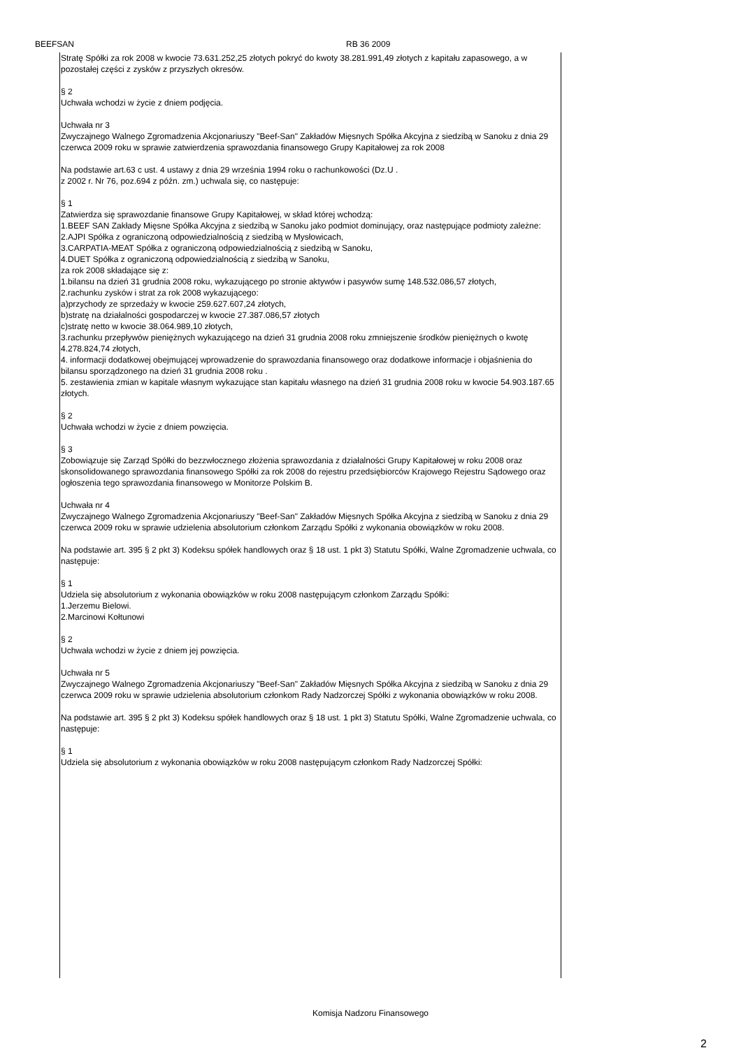BEEFSAN RB 36 2009
Stratę Spółki za rok 2008 w kwocie 73.631.252,25 złotych pokryć do kwoty 38.281.991,49 złotych z kapitału zapasowego, a w pozostałej części z zysków z przyszłych okresów.
§ 2
Uchwała wchodzi w życie z dniem podjęcia.
Uchwała nr 3
Zwyczajnego Walnego Zgromadzenia Akcjonariuszy "Beef-San" Zakładów Mięsnych Spółka Akcyjna z siedzibą w Sanoku z dnia 29 czerwca 2009 roku w sprawie zatwierdzenia sprawozdania finansowego Grupy Kapitałowej za rok 2008
Na podstawie art.63 c ust. 4 ustawy z dnia 29 września 1994 roku o rachunkowości (Dz.U .
z 2002 r. Nr 76, poz.694 z późn. zm.) uchwala się, co następuje:
§ 1
Zatwierdza się sprawozdanie finansowe Grupy Kapitałowej, w skład której wchodzą:
1.BEEF SAN Zakłady Mięsne Spółka Akcyjna z siedzibą w Sanoku jako podmiot dominujący, oraz następujące podmioty zależne:
2.AJPI Spółka z ograniczoną odpowiedzialnością z siedzibą w Mysłowicach,
3.CARPATIA-MEAT Spółka z ograniczoną odpowiedzialnością z siedzibą w Sanoku,
4.DUET Spółka z ograniczoną odpowiedzialnością z siedzibą w Sanoku,
za rok 2008 składające się z:
1.bilansu na dzień 31 grudnia 2008 roku, wykazującego po stronie aktywów i pasywów sumę 148.532.086,57 złotych,
2.rachunku zysków i strat za rok 2008 wykazującego:
a)przychody ze sprzedaży w kwocie 259.627.607,24 złotych,
b)stratę na działalności gospodarczej w kwocie 27.387.086,57 złotych
c)stratę netto w kwocie 38.064.989,10 złotych,
3.rachunku przepływów pieniężnych wykazującego na dzień 31 grudnia 2008 roku zmniejszenie środków pieniężnych o kwotę 4.278.824,74 złotych,
4. informacji dodatkowej obejmującej wprowadzenie do sprawozdania finansowego oraz dodatkowe informacje i objaśnienia do bilansu sporządzonego na dzień 31 grudnia 2008 roku .
5. zestawienia zmian w kapitale własnym wykazujące stan kapitału własnego na dzień 31 grudnia 2008 roku w kwocie 54.903.187.65 złotych.
§ 2
Uchwała wchodzi w życie z dniem powzięcia.
§ 3
Zobowiązuje się Zarząd Spółki do bezzwłocznego złożenia sprawozdania z działalności Grupy Kapitałowej w roku 2008 oraz skonsolidowanego sprawozdania finansowego Spółki za rok 2008 do rejestru przedsiębiorców Krajowego Rejestru Sądowego oraz ogłoszenia tego sprawozdania finansowego w Monitorze Polskim B.
Uchwała nr 4
Zwyczajnego Walnego Zgromadzenia Akcjonariuszy "Beef-San" Zakładów Mięsnych Spółka Akcyjna z siedzibą w Sanoku z dnia 29 czerwca 2009 roku w sprawie udzielenia absolutorium członkom Zarządu Spółki z wykonania obowiązków w roku 2008.
Na podstawie art. 395 § 2 pkt 3) Kodeksu spółek handlowych oraz § 18 ust. 1 pkt 3) Statutu Spółki, Walne Zgromadzenie uchwala, co następuje:
§ 1
Udziela się absolutorium z wykonania obowiązków w roku 2008 następującym członkom Zarządu Spółki:
1.Jerzemu Bielowi.
2.Marcinowi Kołtunowi
§ 2
Uchwała wchodzi w życie z dniem jej powzięcia.
Uchwała nr 5
Zwyczajnego Walnego Zgromadzenia Akcjonariuszy "Beef-San" Zakładów Mięsnych Spółka Akcyjna z siedzibą w Sanoku z dnia 29 czerwca 2009 roku w sprawie udzielenia absolutorium członkom Rady Nadzorczej Spółki z wykonania obowiązków w roku 2008.
Na podstawie art. 395 § 2 pkt 3) Kodeksu spółek handlowych oraz § 18 ust. 1 pkt 3) Statutu Spółki, Walne Zgromadzenie uchwala, co następuje:
§ 1
Udziela się absolutorium z wykonania obowiązków w roku 2008 następującym członkom Rady Nadzorczej Spółki:
Komisja Nadzoru Finansowego
2